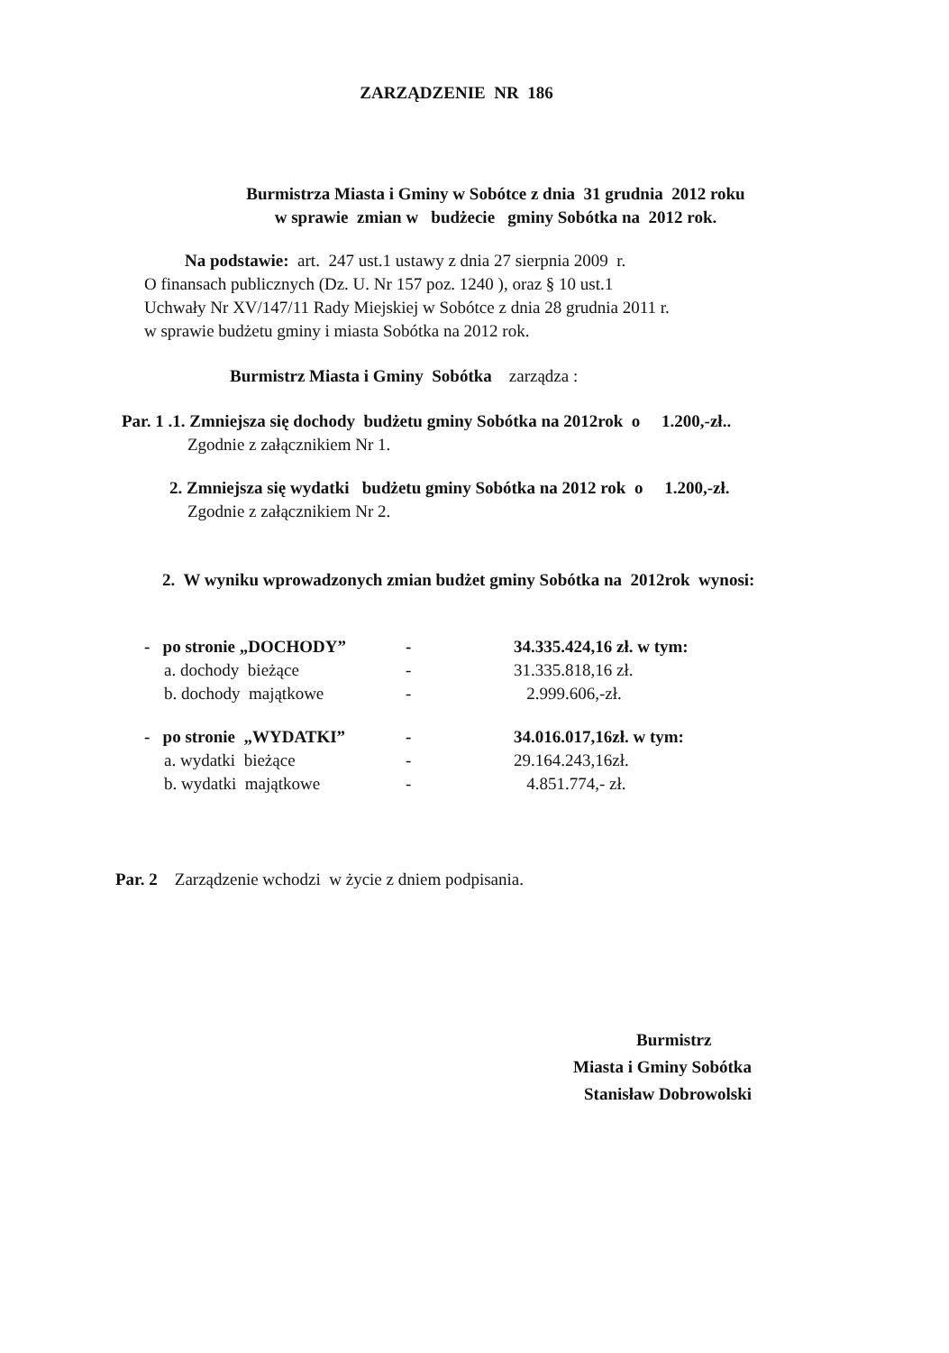ZARZĄDZENIE NR 186
Burmistrza Miasta i Gminy w Sobótce z dnia 31 grudnia 2012 roku
w sprawie zmian w budżecie gminy Sobótka na 2012 rok.
Na podstawie: art. 247 ust.1 ustawy z dnia 27 sierpnia 2009 r.
O finansach publicznych (Dz. U. Nr 157 poz. 1240 ), oraz § 10 ust.1
Uchwały Nr XV/147/11 Rady Miejskiej w Sobótce z dnia 28 grudnia 2011 r.
w sprawie budżetu gminy i miasta Sobótka na 2012 rok.
Burmistrz Miasta i Gminy Sobótka zarządza :
Par. 1 .1. Zmniejsza się dochody budżetu gminy Sobótka na 2012rok o 1.200,-zł..
Zgodnie z załącznikiem Nr 1.
2. Zmniejsza się wydatki budżetu gminy Sobótka na 2012 rok o 1.200,-zł.
Zgodnie z załącznikiem Nr 2.
2. W wyniku wprowadzonych zmian budżet gminy Sobótka na 2012rok wynosi:
- po stronie „DOCHODY” - 34.335.424,16 zł. w tym:
a. dochody bieżące - 31.335.818,16 zł.
b. dochody majątkowe - 2.999.606,-zł.
- po stronie „WYDATKI” - 34.016.017,16zł. w tym:
a. wydatki bieżące - 29.164.243,16zł.
b. wydatki majątkowe - 4.851.774,- zł.
Par. 2 Zarządzenie wchodzi w życie z dniem podpisania.
Burmistrz
Miasta i Gminy Sobótka
Stanisław Dobrowolski